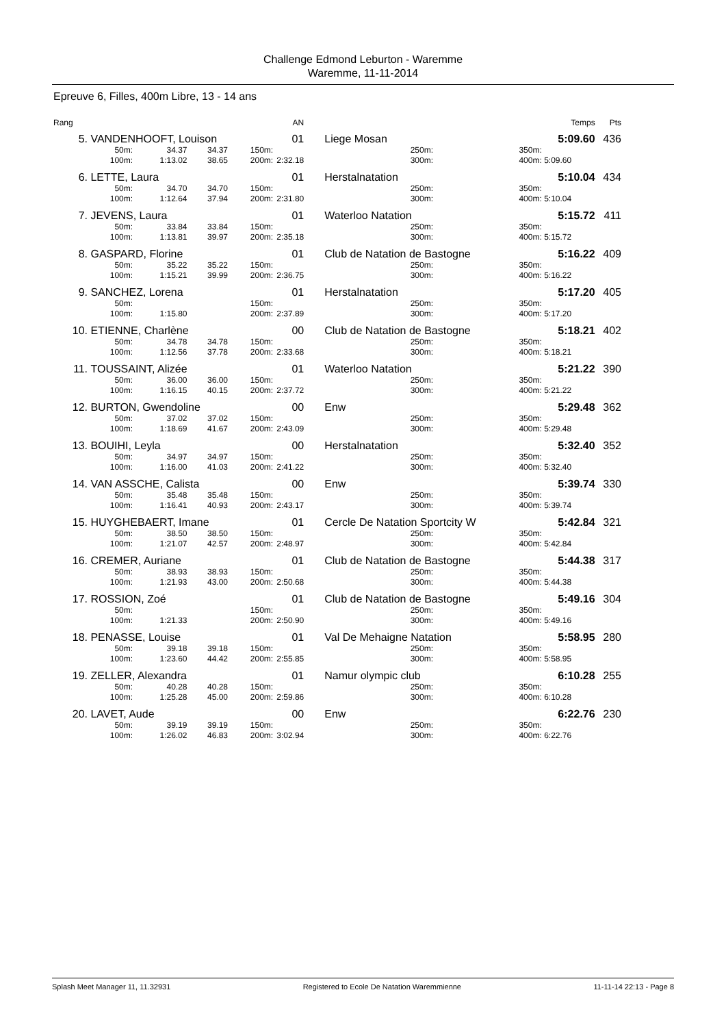Challenge Edmond Leburton - Waremme
Waremme, 11-11-2014
Epreuve 6, Filles, 400m Libre, 13 - 14 ans
| Rang | | | | | | AN | | | | | Temps | Pts |
| --- | --- | --- | --- | --- | --- | --- | --- | --- | --- | --- | --- | --- |
| 5. | VANDENHOOFT, Louison | | | | | 01 | | Liege Mosan | | | 5:09.60 | 436 |
| | 50m: | 34.37 | 34.37 | 150m: | | | | 250m: | | 350m: | | |
| | 100m: | 1:13.02 | 38.65 | 200m: | 2:32.18 | | | 300m: | | 400m: | 5:09.60 | |
| 6. | LETTE, Laura | | | | | 01 | | Herstalnatation | | | 5:10.04 | 434 |
| | 50m: | 34.70 | 34.70 | 150m: | | | | 250m: | | 350m: | | |
| | 100m: | 1:12.64 | 37.94 | 200m: | 2:31.80 | | | 300m: | | 400m: | 5:10.04 | |
| 7. | JEVENS, Laura | | | | | 01 | | Waterloo Natation | | | 5:15.72 | 411 |
| | 50m: | 33.84 | 33.84 | 150m: | | | | 250m: | | 350m: | | |
| | 100m: | 1:13.81 | 39.97 | 200m: | 2:35.18 | | | 300m: | | 400m: | 5:15.72 | |
| 8. | GASPARD, Florine | | | | | 01 | | Club de Natation de Bastogne | | | 5:16.22 | 409 |
| | 50m: | 35.22 | 35.22 | 150m: | | | | 250m: | | 350m: | | |
| | 100m: | 1:15.21 | 39.99 | 200m: | 2:36.75 | | | 300m: | | 400m: | 5:16.22 | |
| 9. | SANCHEZ, Lorena | | | | | 01 | | Herstalnatation | | | 5:17.20 | 405 |
| | 50m: | | | 150m: | | | | 250m: | | 350m: | | |
| | 100m: | 1:15.80 | | 200m: | 2:37.89 | | | 300m: | | 400m: | 5:17.20 | |
| 10. | ETIENNE, Charlène | | | | | 00 | | Club de Natation de Bastogne | | | 5:18.21 | 402 |
| | 50m: | 34.78 | 34.78 | 150m: | | | | 250m: | | 350m: | | |
| | 100m: | 1:12.56 | 37.78 | 200m: | 2:33.68 | | | 300m: | | 400m: | 5:18.21 | |
| 11. | TOUSSAINT, Alizée | | | | | 01 | | Waterloo Natation | | | 5:21.22 | 390 |
| | 50m: | 36.00 | 36.00 | 150m: | | | | 250m: | | 350m: | | |
| | 100m: | 1:16.15 | 40.15 | 200m: | 2:37.72 | | | 300m: | | 400m: | 5:21.22 | |
| 12. | BURTON, Gwendoline | | | | | 00 | | Enw | | | 5:29.48 | 362 |
| | 50m: | 37.02 | 37.02 | 150m: | | | | 250m: | | 350m: | | |
| | 100m: | 1:18.69 | 41.67 | 200m: | 2:43.09 | | | 300m: | | 400m: | 5:29.48 | |
| 13. | BOUIHI, Leyla | | | | | 00 | | Herstalnatation | | | 5:32.40 | 352 |
| | 50m: | 34.97 | 34.97 | 150m: | | | | 250m: | | 350m: | | |
| | 100m: | 1:16.00 | 41.03 | 200m: | 2:41.22 | | | 300m: | | 400m: | 5:32.40 | |
| 14. | VAN ASSCHE, Calista | | | | | 00 | | Enw | | | 5:39.74 | 330 |
| | 50m: | 35.48 | 35.48 | 150m: | | | | 250m: | | 350m: | | |
| | 100m: | 1:16.41 | 40.93 | 200m: | 2:43.17 | | | 300m: | | 400m: | 5:39.74 | |
| 15. | HUYGHEBAERT, Imane | | | | | 01 | | Cercle De Natation Sportcity W | | | 5:42.84 | 321 |
| | 50m: | 38.50 | 38.50 | 150m: | | | | 250m: | | 350m: | | |
| | 100m: | 1:21.07 | 42.57 | 200m: | 2:48.97 | | | 300m: | | 400m: | 5:42.84 | |
| 16. | CREMER, Auriane | | | | | 01 | | Club de Natation de Bastogne | | | 5:44.38 | 317 |
| | 50m: | 38.93 | 38.93 | 150m: | | | | 250m: | | 350m: | | |
| | 100m: | 1:21.93 | 43.00 | 200m: | 2:50.68 | | | 300m: | | 400m: | 5:44.38 | |
| 17. | ROSSION, Zoé | | | | | 01 | | Club de Natation de Bastogne | | | 5:49.16 | 304 |
| | 50m: | | | 150m: | | | | 250m: | | 350m: | | |
| | 100m: | 1:21.33 | | 200m: | 2:50.90 | | | 300m: | | 400m: | 5:49.16 | |
| 18. | PENASSE, Louise | | | | | 01 | | Val De Mehaigne Natation | | | 5:58.95 | 280 |
| | 50m: | 39.18 | 39.18 | 150m: | | | | 250m: | | 350m: | | |
| | 100m: | 1:23.60 | 44.42 | 200m: | 2:55.85 | | | 300m: | | 400m: | 5:58.95 | |
| 19. | ZELLER, Alexandra | | | | | 01 | | Namur olympic club | | | 6:10.28 | 255 |
| | 50m: | 40.28 | 40.28 | 150m: | | | | 250m: | | 350m: | | |
| | 100m: | 1:25.28 | 45.00 | 200m: | 2:59.86 | | | 300m: | | 400m: | 6:10.28 | |
| 20. | LAVET, Aude | | | | | 00 | | Enw | | | 6:22.76 | 230 |
| | 50m: | 39.19 | 39.19 | 150m: | | | | 250m: | | 350m: | | |
| | 100m: | 1:26.02 | 46.83 | 200m: | 3:02.94 | | | 300m: | | 400m: | 6:22.76 | |
Splash Meet Manager 11, 11.32931 Registered to Ecole De Natation Waremmienne 11-11-14 22:13 - Page 8